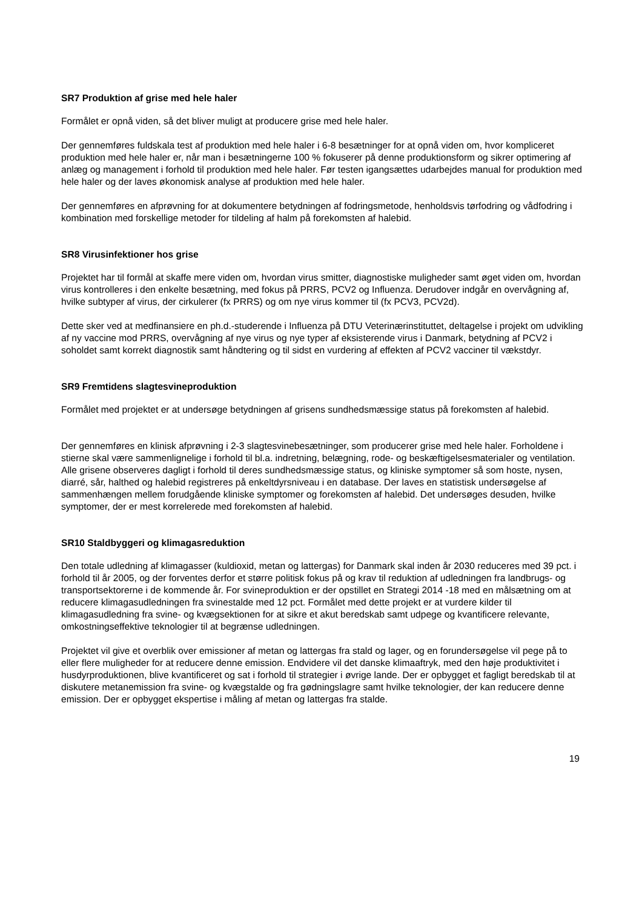SR7 Produktion af grise med hele haler
Formålet er opnå viden, så det bliver muligt at producere grise med hele haler.
Der gennemføres fuldskala test af produktion med hele haler i 6-8 besætninger for at opnå viden om, hvor kompliceret produktion med hele haler er, når man i besætningerne 100 % fokuserer på denne produktionsform og sikrer optimering af anlæg og management i forhold til produktion med hele haler. Før testen igangsættes udarbejdes manual for produktion med hele haler og der laves økonomisk analyse af produktion med hele haler.
Der gennemføres en afprøvning for at dokumentere betydningen af fodringsmetode, henholdsvis tørfodring og vådfodring i kombination med forskellige metoder for tildeling af halm på forekomsten af halebid.
SR8 Virusinfektioner hos grise
Projektet har til formål at skaffe mere viden om, hvordan virus smitter, diagnostiske muligheder samt øget viden om, hvordan virus kontrolleres i den enkelte besætning, med fokus på PRRS, PCV2 og Influenza. Derudover indgår en overvågning af, hvilke subtyper af virus, der cirkulerer (fx PRRS) og om nye virus kommer til (fx PCV3, PCV2d).
Dette sker ved at medfinansiere en ph.d.-studerende i Influenza på DTU Veterinærinstituttet, deltagelse i projekt om udvikling af ny vaccine mod PRRS, overvågning af nye virus og nye typer af eksisterende virus i Danmark, betydning af PCV2 i soholdet samt korrekt diagnostik samt håndtering og til sidst en vurdering af effekten af PCV2 vacciner til vækstdyr.
SR9 Fremtidens slagtesvineproduktion
Formålet med projektet er at undersøge betydningen af grisens sundhedsmæssige status på forekomsten af halebid.
Der gennemføres en klinisk afprøvning i 2-3 slagtesvinebesætninger, som producerer grise med hele haler. Forholdene i stierne skal være sammenlignelige i forhold til bl.a. indretning, belægning, rode- og beskæftigelsesmaterialer og ventilation. Alle grisene observeres dagligt i forhold til deres sundhedsmæssige status, og kliniske symptomer så som hoste, nysen, diarré, sår, halthed og halebid registreres på enkeltdyrsniveau i en database. Der laves en statistisk undersøgelse af sammenhængen mellem forudgående kliniske symptomer og forekomsten af halebid. Det undersøges desuden, hvilke symptomer, der er mest korrelerede med forekomsten af halebid.
SR10 Staldbyggeri og klimagasreduktion
Den totale udledning af klimagasser (kuldioxid, metan og lattergas) for Danmark skal inden år 2030 reduceres med 39 pct. i forhold til år 2005, og der forventes derfor et større politisk fokus på og krav til reduktion af udledningen fra landbrugs- og transportsektorerne i de kommende år. For svineproduktion er der opstillet en Strategi 2014 -18 med en målsætning om at reducere klimagasudledningen fra svinestalde med 12 pct. Formålet med dette projekt er at vurdere kilder til klimagasudledning fra svine- og kvægsektionen for at sikre et akut beredskab samt udpege og kvantificere relevante, omkostningseffektive teknologier til at begrænse udledningen.
Projektet vil give et overblik over emissioner af metan og lattergas fra stald og lager, og en forundersøgelse vil pege på to eller flere muligheder for at reducere denne emission. Endvidere vil det danske klimaaftryk, med den høje produktivitet i husdyrproduktionen, blive kvantificeret og sat i forhold til strategier i øvrige lande. Der er opbygget et fagligt beredskab til at diskutere metanemission fra svine- og kvægstalde og fra gødningslagre samt hvilke teknologier, der kan reducere denne emission. Der er opbygget ekspertise i måling af metan og lattergas fra stalde.
19